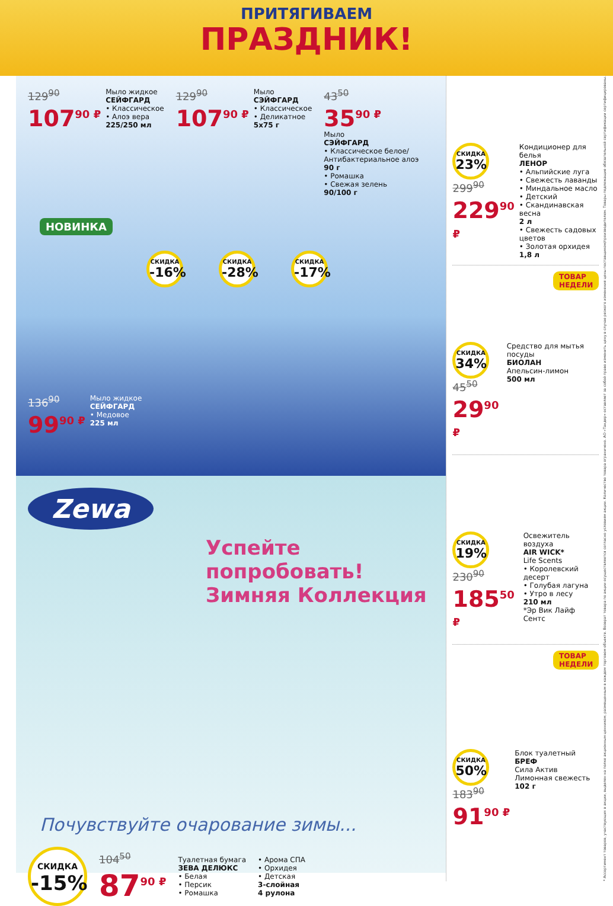ПРИТЯГИВАЕМ
ПРАЗДНИК!
129<sup>90</sup>
107<sup>90 ₽</sup>
Мыло жидкое
СЕЙФГАРД
• Классическое
• Алоэ вера
225/250 мл
129<sup>90</sup>
107<sup>90 ₽</sup>
Мыло
СЭЙФГАРД
• Классическое
• Деликатное
5х75 г
43<sup>50</sup>
35<sup>90 ₽</sup>
Мыло
СЭЙФГАРД
• Классическое белое/
Антибактериальное алоэ
90 г
• Ромашка
• Свежая зелень
90/100 г
НОВИНКА
СКИДКА -16% СКИДКА -28% СКИДКА -17%
136<sup>90</sup>
99<sup>90 ₽</sup>
Мыло жидкое
СЕЙФГАРД
• Медовое
225 мл
Zewa
Успейте попробовать!
Зимняя Коллекция
Почувствуйте очарование зимы...
СКИДКА -15%
104<sup>50</sup>
87<sup>90 ₽</sup>
Туалетная бумага
ЗЕВА ДЕЛЮКС
• Белая
• Персик
• Ромашка
• Арома СПА
• Орхидея
• Детская
3-слойная
4 рулона
СКИДКА 23%
299<sup>90</sup>
229<sup>90 ₽</sup>
Кондиционер для белья
ЛЕНОР
• Альпийские луга
• Свежесть лаванды
• Миндальное масло
• Детский
• Скандинавская весна
2 л
• Свежесть садовых цветов
• Золотая орхидея
1,8 л
ТОВАР
НЕДЕЛИ
СКИДКА 34%
45<sup>50</sup>
29<sup>90 ₽</sup>
Средство для мытья посуды
БИОЛАН
Апельсин-лимон
500 мл
СКИДКА 19%
230<sup>90</sup>
185<sup>50 ₽</sup>
Освежитель воздуха
AIR WICK*
Life Scents
• Королевский десерт
• Голубая лагуна
• Утро в лесу
210 мл
*Эр Вик Лайф Сентс
ТОВАР
НЕДЕЛИ
СКИДКА 50%
183<sup>90</sup>
91<sup>90 ₽</sup>
Блок туалетный
БРЕФ
Сила Актив
Лимонная свежесть
102 г
* Ассортимент товаров, участвующих в акции, выделен на полке акционным ценником, размещенным в каждом торговом объекте. Возврат товара по акции осуществляется согласно условиям акции. Количество товара ограничено. АО «Тандер» оставляет за собой право изменить цену в случае резкого изменения цены поставщиком/производителем. Товары подлежащие обязательной сертификации сертифицированы.